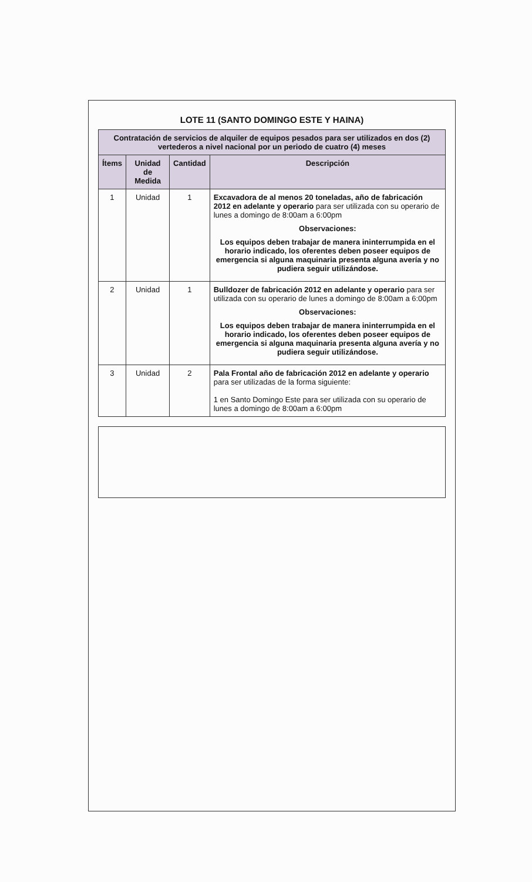LOTE 11 (SANTO DOMINGO ESTE Y HAINA)
| Contratación de servicios de alquiler de equipos pesados para ser utilizados en dos (2) vertederos a nivel nacional por un periodo de cuatro (4) meses | | | |
| --- | --- | --- | --- |
| Ítems | Unidad de Medida | Cantidad | Descripción |
| 1 | Unidad | 1 | Excavadora de al menos 20 toneladas, año de fabricación 2012 en adelante y operario para ser utilizada con su operario de lunes a domingo de 8:00am a 6:00pm Observaciones: Los equipos deben trabajar de manera ininterrumpida en el horario indicado, los oferentes deben poseer equipos de emergencia si alguna maquinaria presenta alguna avería y no pudiera seguir utilizándose. |
| 2 | Unidad | 1 | Bulldozer de fabricación 2012 en adelante y operario para ser utilizada con su operario de lunes a domingo de 8:00am a 6:00pm Observaciones: Los equipos deben trabajar de manera ininterrumpida en el horario indicado, los oferentes deben poseer equipos de emergencia si alguna maquinaria presenta alguna avería y no pudiera seguir utilizándose. |
| 3 | Unidad | 2 | Pala Frontal año de fabricación 2012 en adelante y operario para ser utilizadas de la forma siguiente: 1 en Santo Domingo Este para ser utilizada con su operario de lunes a domingo de 8:00am a 6:00pm |